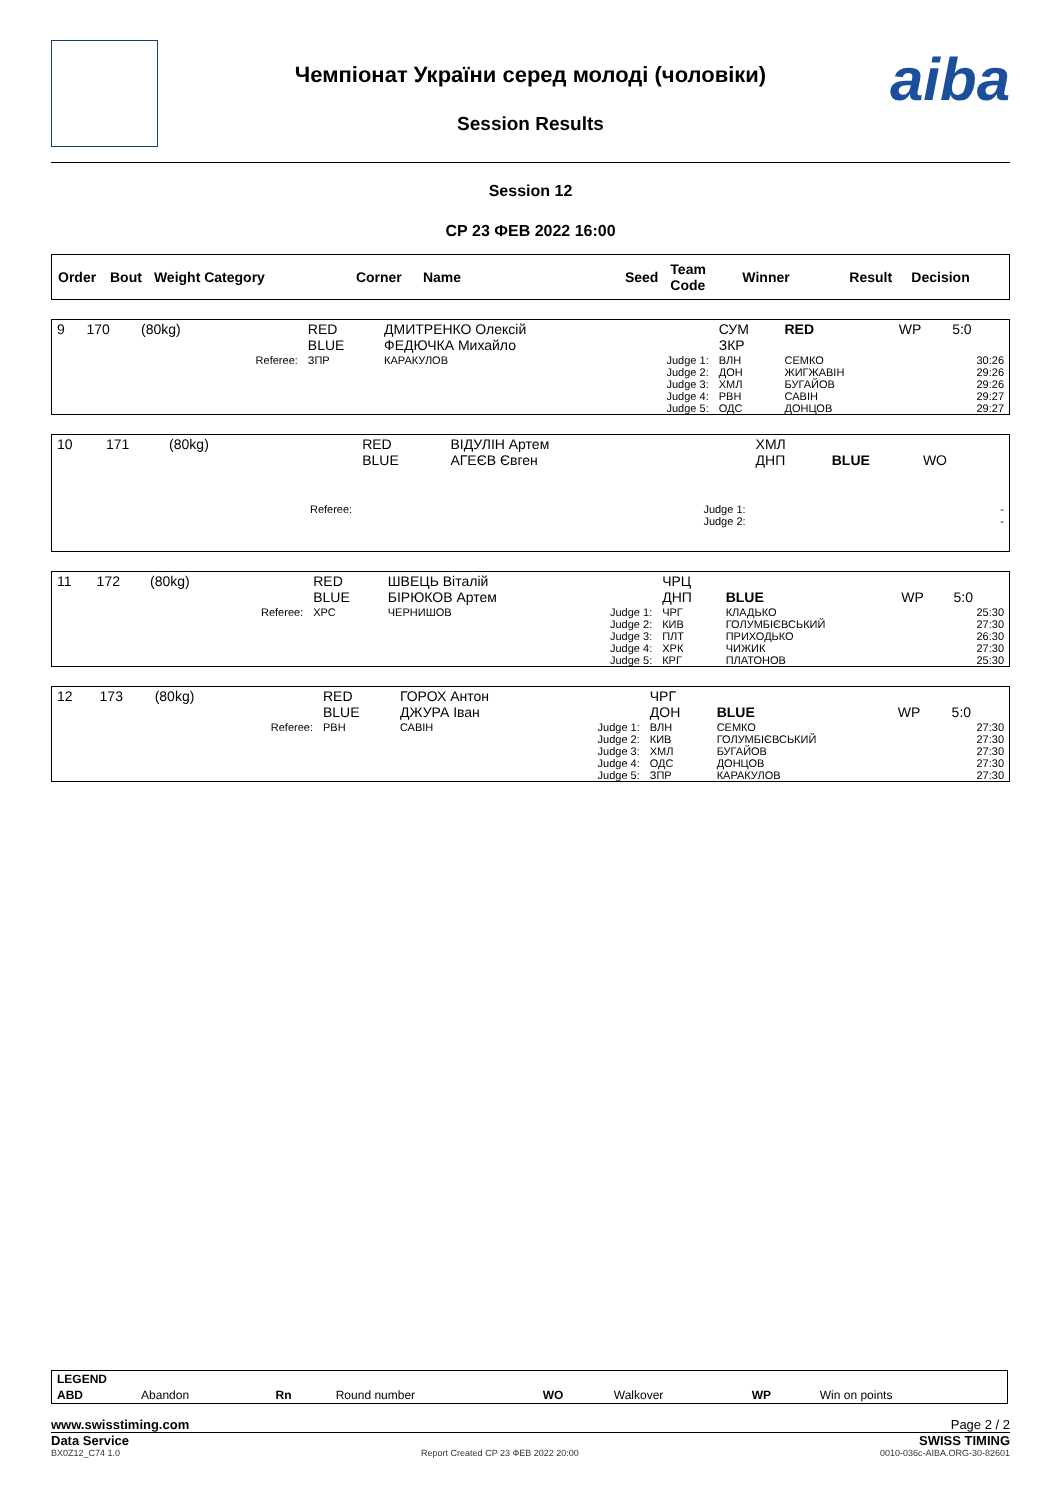Чемпіонат України серед молоді (чоловіки)
Session Results
aiba
Session 12
СР 23 ФЕВ 2022 16:00
| Order | Bout | Weight Category | Corner | Name | Seed | Team Code | Winner | Result | Decision |
| --- | --- | --- | --- | --- | --- | --- | --- | --- | --- |
| 9 | 170 | (80kg) | | RED BLUE | ДМИТРЕНКО Олексій ФЕДЮЧКА Михайло | | СУМ ЗКР | RED | WP | 5:0 |
| | | | Referee: | ЗПР | КАРАКУЛОВ | Judge 1: Judge 2: Judge 3: Judge 4: Judge 5: | ВЛН ДОН ХМЛ РВН ОДС | СЕМКО ЖИГЖАВІН БУГАЙОВ САВІН ДОНЦОВ | | 30:26 29:26 29:26 29:27 29:27 |
| 10 | 171 | (80kg) | | RED BLUE | ВІДУЛІН Артем АГЕЄВ Євген | | ХМЛ ДНП | BLUE | WO | |
| | | | Referee: | | | Judge 1: Judge 2: | | | | - - |
| 11 | 172 | (80kg) | | RED BLUE | ШВЕЦЬ Віталій БІРЮКОВ Артем | | ЧРЦ ДНП | BLUE | WP | 5:0 |
| | | | Referee: | ХРС | ЧЕРНИШОВ | Judge 1: Judge 2: Judge 3: Judge 4: Judge 5: | ЧРГ КИВ ПЛТ ХРК КРГ | КЛАДЬКО ГОЛУМБІЄВСЬКИЙ ПРИХОДЬКО ЧИЖИК ПЛАТОНОВ | | 25:30 27:30 26:30 27:30 25:30 |
| 12 | 173 | (80kg) | | RED BLUE | ГОРОХ Антон ДЖУРА Іван | | ЧРГ ДОН | BLUE | WP | 5:0 |
| | | | Referee: | РВН | САВІН | Judge 1: Judge 2: Judge 3: Judge 4: Judge 5: | ВЛН КИВ ХМЛ ОДС ЗПР | СЕМКО ГОЛУМБІЄВСЬКИЙ БУГАЙОВ ДОНЦОВ КАРАКУЛОВ | | 27:30 27:30 27:30 27:30 27:30 |
| LEGEND | | | | | | | |
| ABD | Abandon | Rn | Round number | WO | Walkover | WP | Win on points |
www.swisstiming.com Page 2 / 2
Data Service SWISS TIMING
BX0Z12_C74 1.0 Report Created CP 23 ФЕВ 2022 20:00 0010-036c-AIBA.ORG-30-82601